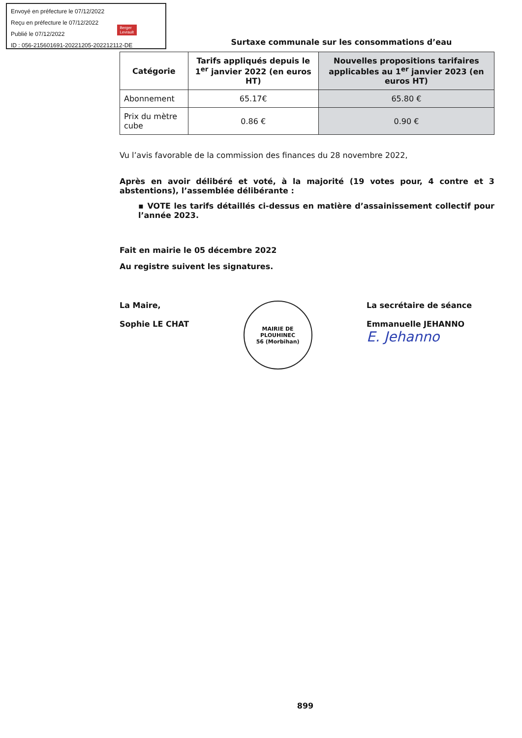Envoyé en préfecture le 07/12/2022
Reçu en préfecture le 07/12/2022
Publié le 07/12/2022
ID : 056-215601691-20221205-202212112-DE
Berger
Levrault
Surtaxe communale sur les consommations d’eau
| Catégorie | Tarifs appliqués depuis le 1<sup>er</sup> janvier 2022 (en euros HT) | Nouvelles propositions tarifaires applicables au 1<sup>er</sup> janvier 2023 (en euros HT) |
| --- | --- | --- |
| Abonnement | 65.17€ | 65.80 € |
| Prix du mètre cube | 0.86 € | 0.90 € |
Vu l’avis favorable de la commission des finances du 28 novembre 2022,
Après en avoir délibéré et voté, à la majorité (19 votes pour, 4 contre et 3 abstentions), l’assemblée délibérante :
▪ VOTE les tarifs détaillés ci-dessus en matière d’assainissement collectif pour l’année 2023.
Fait en mairie le 05 décembre 2022
Au registre suivent les signatures.
La Maire,
Sophie LE CHAT
MAIRIE DE PLOUHINEC
56 (Morbihan)
La secrétaire de séance
Emmanuelle JEHANNO
E. Jehanno
899